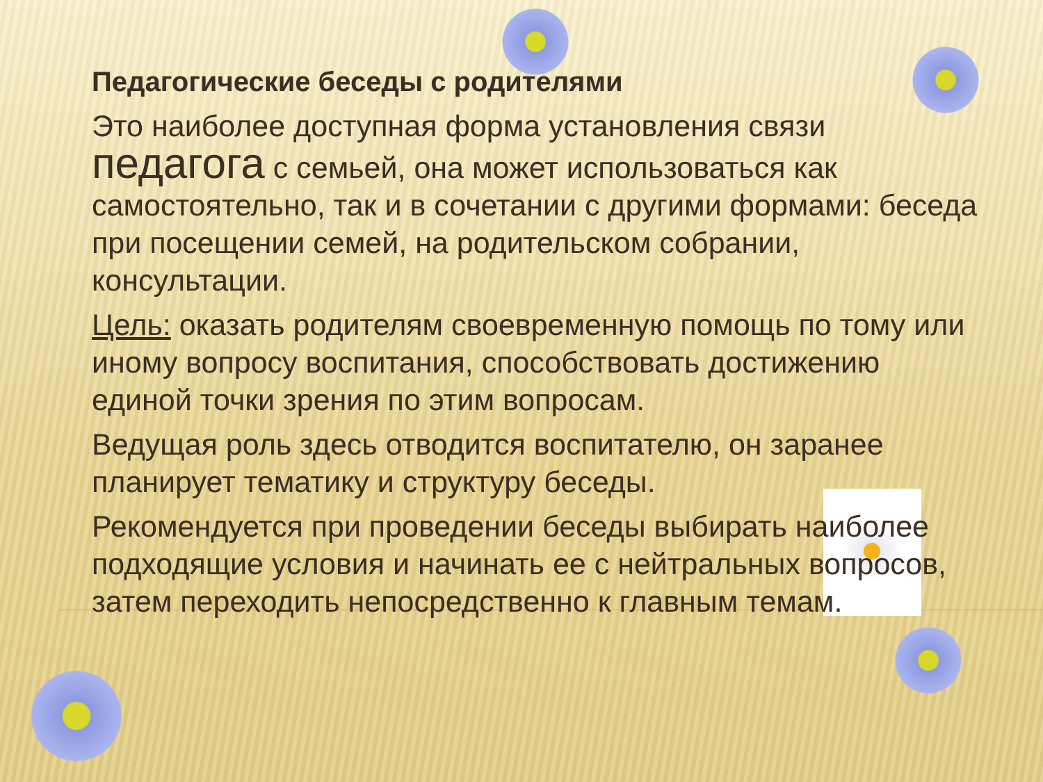Педагогические беседы с родителями
Это наиболее доступная форма установления связи педагога с семьей, она может использоваться как самостоятельно, так и в сочетании с другими формами: беседа при посещении семей, на родительском собрании, консультации.
Цель: оказать родителям своевременную помощь по тому или иному вопросу воспитания, способствовать достижению единой точки зрения по этим вопросам.
Ведущая роль здесь отводится воспитателю, он заранее планирует тематику и структуру беседы.
Рекомендуется при проведении беседы выбирать наиболее подходящие условия и начинать ее с нейтральных вопросов, затем переходить непосредственно к главным темам.